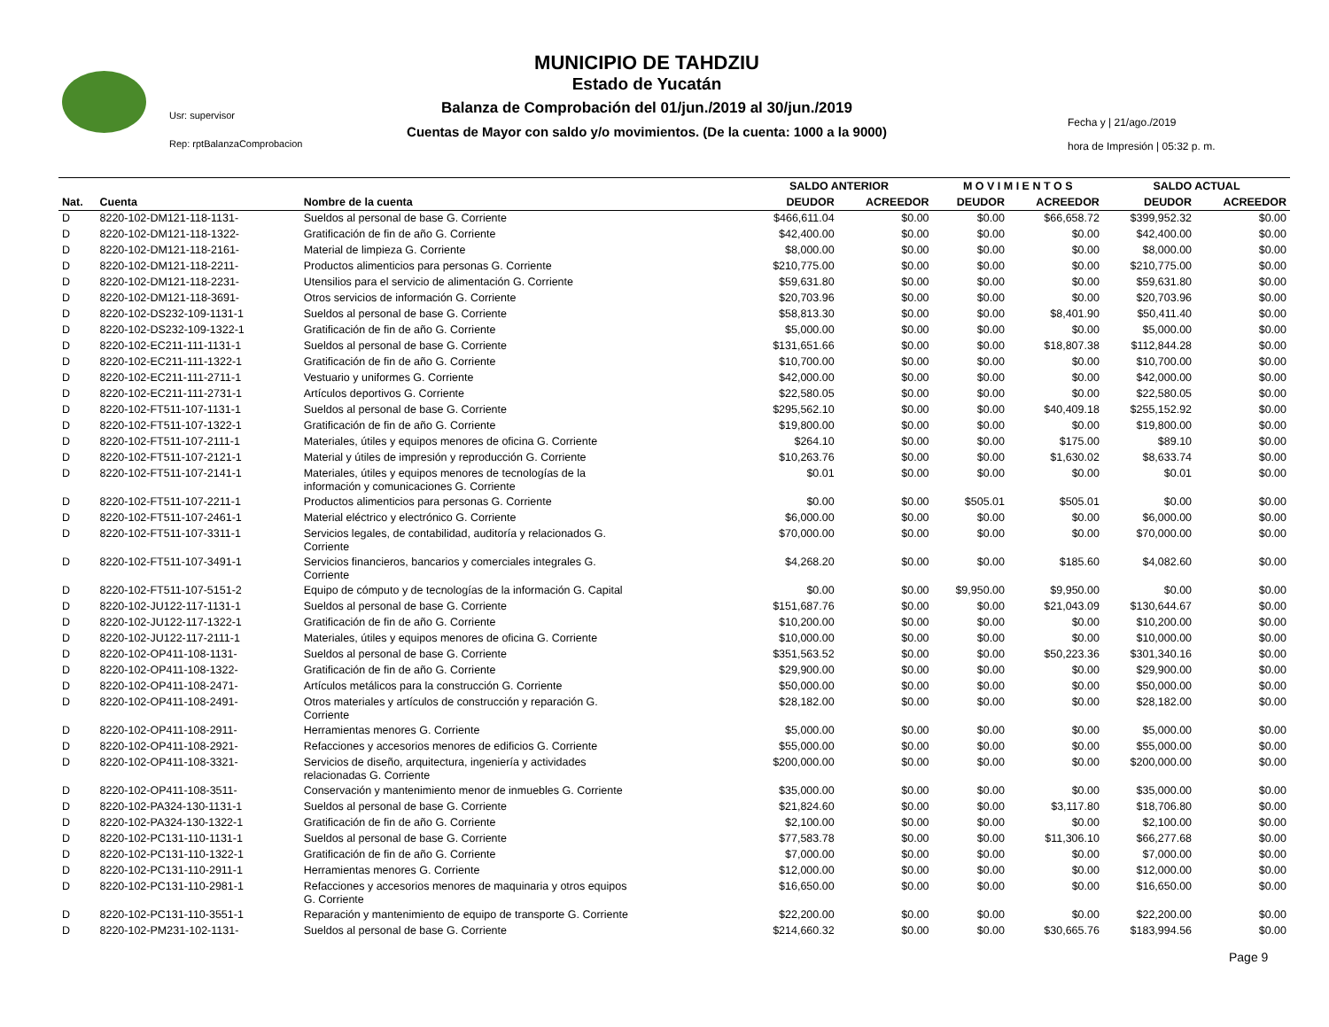MUNICIPIO DE TAHDZIU
Estado de Yucatán
Balanza de Comprobación del 01/jun./2019 al 30/jun./2019
Cuentas de Mayor con saldo y/o movimientos. (De la cuenta: 1000 a la 9000)
Usr: supervisor
Rep: rptBalanzaComprobacion
Fecha y | 21/ago./2019
hora de Impresión | 05:32 p. m.
| | | | SALDO ANTERIOR | | M O V I M I E N T O S | | SALDO ACTUAL | |
| --- | --- | --- | --- | --- | --- | --- | --- | --- |
| Nat. | Cuenta | Nombre de la cuenta | DEUDOR | ACREEDOR | DEUDOR | ACREEDOR | DEUDOR | ACREEDOR |
| D | 8220-102-DM121-118-1131- | Sueldos al personal de base G. Corriente | $466,611.04 | $0.00 | $0.00 | $66,658.72 | $399,952.32 | $0.00 |
| D | 8220-102-DM121-118-1322- | Gratificación de fin de año G. Corriente | $42,400.00 | $0.00 | $0.00 | $0.00 | $42,400.00 | $0.00 |
| D | 8220-102-DM121-118-2161- | Material de limpieza G. Corriente | $8,000.00 | $0.00 | $0.00 | $0.00 | $8,000.00 | $0.00 |
| D | 8220-102-DM121-118-2211- | Productos alimenticios para personas G. Corriente | $210,775.00 | $0.00 | $0.00 | $0.00 | $210,775.00 | $0.00 |
| D | 8220-102-DM121-118-2231- | Utensilios para el servicio de alimentación G. Corriente | $59,631.80 | $0.00 | $0.00 | $0.00 | $59,631.80 | $0.00 |
| D | 8220-102-DM121-118-3691- | Otros servicios de información G. Corriente | $20,703.96 | $0.00 | $0.00 | $0.00 | $20,703.96 | $0.00 |
| D | 8220-102-DS232-109-1131-1 | Sueldos al personal de base G. Corriente | $58,813.30 | $0.00 | $0.00 | $8,401.90 | $50,411.40 | $0.00 |
| D | 8220-102-DS232-109-1322-1 | Gratificación de fin de año G. Corriente | $5,000.00 | $0.00 | $0.00 | $0.00 | $5,000.00 | $0.00 |
| D | 8220-102-EC211-111-1131-1 | Sueldos al personal de base G. Corriente | $131,651.66 | $0.00 | $0.00 | $18,807.38 | $112,844.28 | $0.00 |
| D | 8220-102-EC211-111-1322-1 | Gratificación de fin de año G. Corriente | $10,700.00 | $0.00 | $0.00 | $0.00 | $10,700.00 | $0.00 |
| D | 8220-102-EC211-111-2711-1 | Vestuario y uniformes G. Corriente | $42,000.00 | $0.00 | $0.00 | $0.00 | $42,000.00 | $0.00 |
| D | 8220-102-EC211-111-2731-1 | Artículos deportivos G. Corriente | $22,580.05 | $0.00 | $0.00 | $0.00 | $22,580.05 | $0.00 |
| D | 8220-102-FT511-107-1131-1 | Sueldos al personal de base G. Corriente | $295,562.10 | $0.00 | $0.00 | $40,409.18 | $255,152.92 | $0.00 |
| D | 8220-102-FT511-107-1322-1 | Gratificación de fin de año G. Corriente | $19,800.00 | $0.00 | $0.00 | $0.00 | $19,800.00 | $0.00 |
| D | 8220-102-FT511-107-2111-1 | Materiales, útiles y equipos menores de oficina G. Corriente | $264.10 | $0.00 | $0.00 | $175.00 | $89.10 | $0.00 |
| D | 8220-102-FT511-107-2121-1 | Material y útiles de impresión y reproducción G. Corriente | $10,263.76 | $0.00 | $0.00 | $1,630.02 | $8,633.74 | $0.00 |
| D | 8220-102-FT511-107-2141-1 | Materiales, útiles y equipos menores de tecnologías de la información y comunicaciones G. Corriente | $0.01 | $0.00 | $0.00 | $0.00 | $0.01 | $0.00 |
| D | 8220-102-FT511-107-2211-1 | Productos alimenticios para personas G. Corriente | $0.00 | $0.00 | $505.01 | $505.01 | $0.00 | $0.00 |
| D | 8220-102-FT511-107-2461-1 | Material eléctrico y electrónico G. Corriente | $6,000.00 | $0.00 | $0.00 | $0.00 | $6,000.00 | $0.00 |
| D | 8220-102-FT511-107-3311-1 | Servicios legales, de contabilidad, auditoría y relacionados G. Corriente | $70,000.00 | $0.00 | $0.00 | $0.00 | $70,000.00 | $0.00 |
| D | 8220-102-FT511-107-3491-1 | Servicios financieros, bancarios y comerciales integrales G. Corriente | $4,268.20 | $0.00 | $0.00 | $185.60 | $4,082.60 | $0.00 |
| D | 8220-102-FT511-107-5151-2 | Equipo de cómputo y de tecnologías de la información G. Capital | $0.00 | $0.00 | $9,950.00 | $9,950.00 | $0.00 | $0.00 |
| D | 8220-102-JU122-117-1131-1 | Sueldos al personal de base G. Corriente | $151,687.76 | $0.00 | $0.00 | $21,043.09 | $130,644.67 | $0.00 |
| D | 8220-102-JU122-117-1322-1 | Gratificación de fin de año G. Corriente | $10,200.00 | $0.00 | $0.00 | $0.00 | $10,200.00 | $0.00 |
| D | 8220-102-JU122-117-2111-1 | Materiales, útiles y equipos menores de oficina G. Corriente | $10,000.00 | $0.00 | $0.00 | $0.00 | $10,000.00 | $0.00 |
| D | 8220-102-OP411-108-1131- | Sueldos al personal de base G. Corriente | $351,563.52 | $0.00 | $0.00 | $50,223.36 | $301,340.16 | $0.00 |
| D | 8220-102-OP411-108-1322- | Gratificación de fin de año G. Corriente | $29,900.00 | $0.00 | $0.00 | $0.00 | $29,900.00 | $0.00 |
| D | 8220-102-OP411-108-2471- | Artículos metálicos para la construcción G. Corriente | $50,000.00 | $0.00 | $0.00 | $0.00 | $50,000.00 | $0.00 |
| D | 8220-102-OP411-108-2491- | Otros materiales y artículos de construcción y reparación G. Corriente | $28,182.00 | $0.00 | $0.00 | $0.00 | $28,182.00 | $0.00 |
| D | 8220-102-OP411-108-2911- | Herramientas menores G. Corriente | $5,000.00 | $0.00 | $0.00 | $0.00 | $5,000.00 | $0.00 |
| D | 8220-102-OP411-108-2921- | Refacciones y accesorios menores de edificios G. Corriente | $55,000.00 | $0.00 | $0.00 | $0.00 | $55,000.00 | $0.00 |
| D | 8220-102-OP411-108-3321- | Servicios de diseño, arquitectura, ingeniería y actividades relacionadas G. Corriente | $200,000.00 | $0.00 | $0.00 | $0.00 | $200,000.00 | $0.00 |
| D | 8220-102-OP411-108-3511- | Conservación y mantenimiento menor de inmuebles G. Corriente | $35,000.00 | $0.00 | $0.00 | $0.00 | $35,000.00 | $0.00 |
| D | 8220-102-PA324-130-1131-1 | Sueldos al personal de base G. Corriente | $21,824.60 | $0.00 | $0.00 | $3,117.80 | $18,706.80 | $0.00 |
| D | 8220-102-PA324-130-1322-1 | Gratificación de fin de año G. Corriente | $2,100.00 | $0.00 | $0.00 | $0.00 | $2,100.00 | $0.00 |
| D | 8220-102-PC131-110-1131-1 | Sueldos al personal de base G. Corriente | $77,583.78 | $0.00 | $0.00 | $11,306.10 | $66,277.68 | $0.00 |
| D | 8220-102-PC131-110-1322-1 | Gratificación de fin de año G. Corriente | $7,000.00 | $0.00 | $0.00 | $0.00 | $7,000.00 | $0.00 |
| D | 8220-102-PC131-110-2911-1 | Herramientas menores G. Corriente | $12,000.00 | $0.00 | $0.00 | $0.00 | $12,000.00 | $0.00 |
| D | 8220-102-PC131-110-2981-1 | Refacciones y accesorios menores de maquinaria y otros equipos G. Corriente | $16,650.00 | $0.00 | $0.00 | $0.00 | $16,650.00 | $0.00 |
| D | 8220-102-PC131-110-3551-1 | Reparación y mantenimiento de equipo de transporte G. Corriente | $22,200.00 | $0.00 | $0.00 | $0.00 | $22,200.00 | $0.00 |
| D | 8220-102-PM231-102-1131- | Sueldos al personal de base G. Corriente | $214,660.32 | $0.00 | $0.00 | $30,665.76 | $183,994.56 | $0.00 |
Page 9